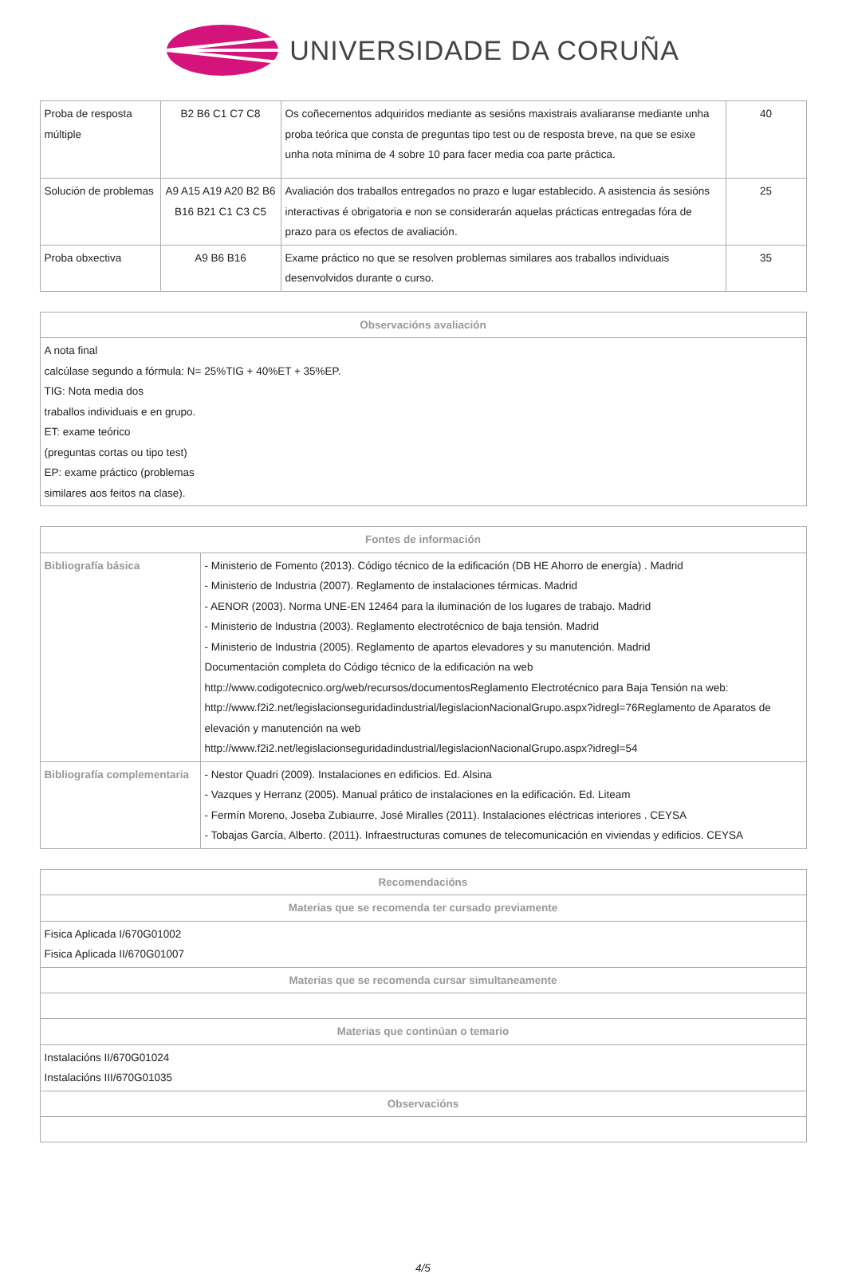UNIVERSIDADE DA CORUÑA
| Proba de resposta múltiple | B2 B6 C1 C7 C8 | Os coñecementos adquiridos mediante as sesións maxistrais avaliaranse mediante unha proba teórica que consta de preguntas tipo test ou de resposta breve, na que se esixe unha nota mínima de 4 sobre 10 para facer media coa parte práctica. | 40 |
| Solución de problemas | A9 A15 A19 A20 B2 B6 B16 B21 C1 C3 C5 | Avaliación dos traballos entregados no prazo e lugar establecido. A asistencia ás sesións interactivas é obrigatoria e non se considerarán aquelas prácticas entregadas fóra de prazo para os efectos de avaliación. | 25 |
| Proba obxectiva | A9 B6 B16 | Exame práctico no que se resolven problemas similares aos traballos individuais desenvolvidos durante o curso. | 35 |
| Observacións avaliación |
| --- |
| A nota final calcúlase segundo a fórmula: N= 25%TIG + 40%ET + 35%EP. TIG: Nota media dos traballos individuais e en grupo. ET: exame teórico (preguntas cortas ou tipo test) EP: exame práctico (problemas similares aos feitos na clase). |
| Fontes de información | |
| --- | --- |
| Bibliografía básica | - Ministerio de Fomento (2013). Código técnico de la edificación (DB HE Ahorro de energía) . Madrid - Ministerio de Industria (2007). Reglamento de instalaciones térmicas. Madrid - AENOR (2003). Norma UNE-EN 12464 para la iluminación de los lugares de trabajo. Madrid - Ministerio de Industria (2003). Reglamento electrotécnico de baja tensión. Madrid - Ministerio de Industria (2005). Reglamento de apartos elevadores y su manutención. Madrid Documentación completa do Código técnico de la edificación na web http://www.codigotecnico.org/web/recursos/documentosReglamento Electrotécnico para Baja Tensión na web: http://www.f2i2.net/legislacionseguridadindustrial/legislacionNacionalGrupo.aspx?idregl=76Reglamento de Aparatos de elevación y manutención na web http://www.f2i2.net/legislacionseguridadindustrial/legislacionNacionalGrupo.aspx?idregl=54 |
| Bibliografía complementaria | - Nestor Quadri (2009). Instalaciones en edificios. Ed. Alsina - Vazques y Herranz (2005). Manual prático de instalaciones en la edificación. Ed. Liteam - Fermín Moreno, Joseba Zubiaurre, José Miralles (2011). Instalaciones eléctricas interiores . CEYSA - Tobajas García, Alberto. (2011). Infraestructuras comunes de telecomunicación en viviendas y edificios. CEYSA |
| Recomendacións |
| --- |
| Materias que se recomenda ter cursado previamente |
| Fisica Aplicada I/670G01002 Fisica Aplicada II/670G01007 |
| Materias que se recomenda cursar simultaneamente |
| Materias que continúan o temario |
| Instalacións II/670G01024 Instalacións III/670G01035 |
| Observacións |
4/5